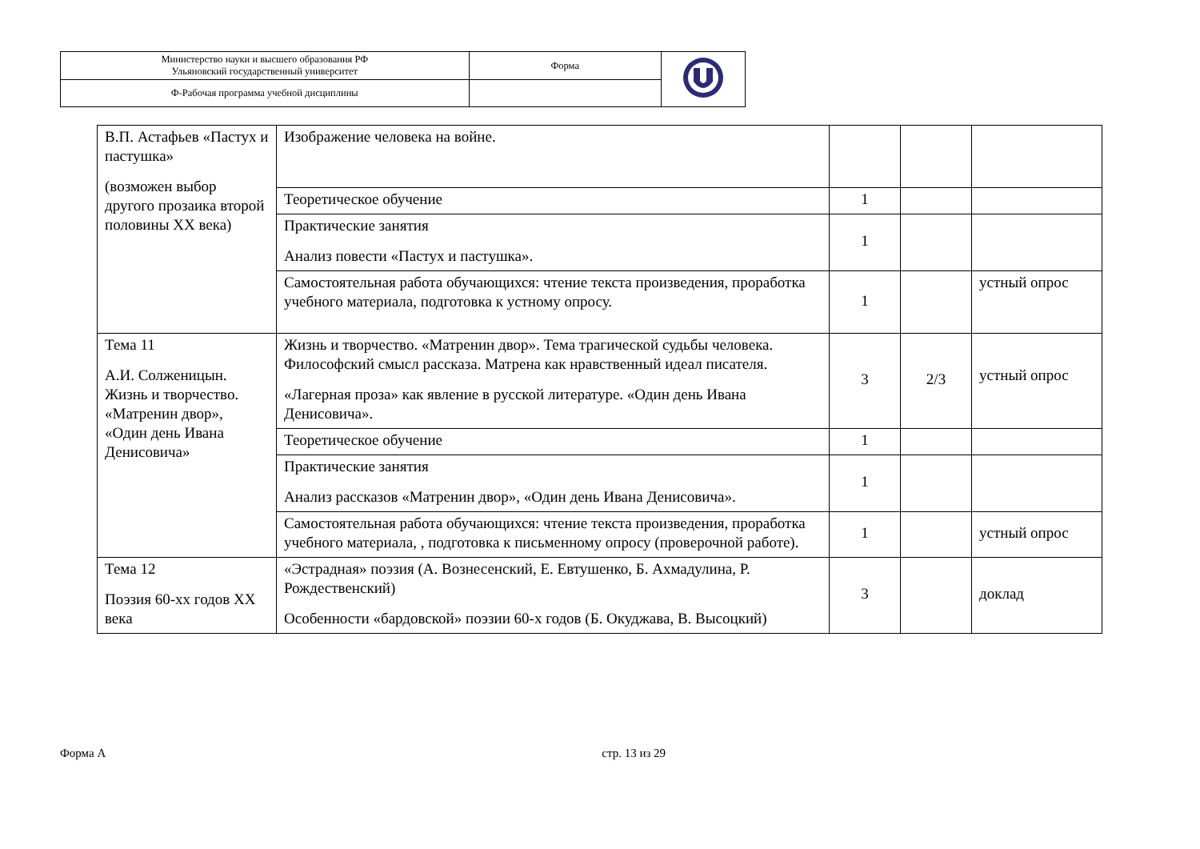| Министерство науки и высшего образования РФ Ульяновский государственный университет | Форма | |
| Ф-Рабочая программа учебной дисциплины | | |
| В.П. Астафьев «Пастух и пастушка» (возможен выбор другого прозаика второй половины XX века) | Изображение человека на войне. | | | |
| | Теоретическое обучение | 1 | | |
| | Практические занятия Анализ повести «Пастух и пастушка». | 1 | | |
| | Самостоятельная работа обучающихся: чтение текста произведения, проработка учебного материала, подготовка к устному опросу. | 1 | | устный опрос |
| Тема 11 А.И. Солженицын. Жизнь и творчество. «Матренин двор», «Один день Ивана Денисовича» | Жизнь и творчество. «Матренин двор». Тема трагической судьбы человека. Философский смысл рассказа. Матрена как нравственный идеал писателя. «Лагерная проза» как явление в русской литературе. «Один день Ивана Денисовича». | 3 | 2/3 | устный опрос |
| | Теоретическое обучение | 1 | | |
| | Практические занятия Анализ рассказов «Матренин двор», «Один день Ивана Денисовича». | 1 | | |
| | Самостоятельная работа обучающихся: чтение текста произведения, проработка учебного материала, , подготовка к письменному опросу (проверочной работе). | 1 | | устный опрос |
| Тема 12 Поэзия 60-хх годов XX века | «Эстрадная» поэзия (А. Вознесенский, Е. Евтушенко, Б. Ахмадулина, Р. Рождественский) Особенности «бардовской» поэзии 60-х годов (Б. Окуджава, В. Высоцкий) | 3 | | доклад |
Форма А стр. 13 из 29